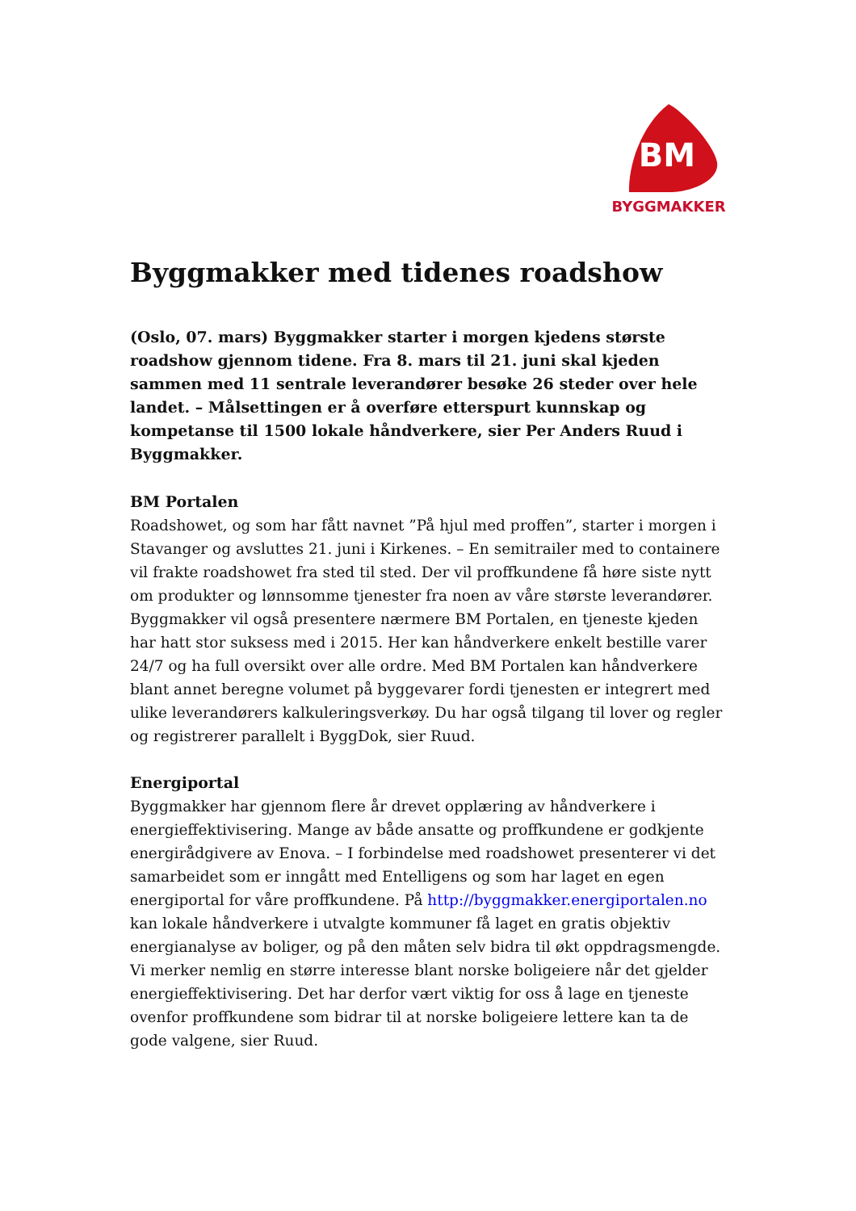BM
BYGGMAKKER
Byggmakker med tidenes roadshow
(Oslo, 07. mars) Byggmakker starter i morgen kjedens største roadshow gjennom tidene. Fra 8. mars til 21. juni skal kjeden sammen med 11 sentrale leverandører besøke 26 steder over hele landet. – Målsettingen er å overføre etterspurt kunnskap og kompetanse til 1500 lokale håndverkere, sier Per Anders Ruud i Byggmakker.
BM Portalen
Roadshowet, og som har fått navnet ”På hjul med proffen”, starter i morgen i Stavanger og avsluttes 21. juni i Kirkenes. – En semitrailer med to containere vil frakte roadshowet fra sted til sted. Der vil proffkundene få høre siste nytt om produkter og lønnsomme tjenester fra noen av våre største leverandører. Byggmakker vil også presentere nærmere BM Portalen, en tjeneste kjeden har hatt stor suksess med i 2015. Her kan håndverkere enkelt bestille varer 24/7 og ha full oversikt over alle ordre. Med BM Portalen kan håndverkere blant annet beregne volumet på byggevarer fordi tjenesten er integrert med ulike leverandørers kalkuleringsverkøy. Du har også tilgang til lover og regler og registrerer parallelt i ByggDok, sier Ruud.
Energiportal
Byggmakker har gjennom flere år drevet opplæring av håndverkere i energieffektivisering. Mange av både ansatte og proffkundene er godkjente energirådgivere av Enova. – I forbindelse med roadshowet presenterer vi det samarbeidet som er inngått med Entelligens og som har laget en egen energiportal for våre proffkundene. På http://byggmakker.energiportalen.no kan lokale håndverkere i utvalgte kommuner få laget en gratis objektiv energianalyse av boliger, og på den måten selv bidra til økt oppdragsmengde. Vi merker nemlig en større interesse blant norske boligeiere når det gjelder energieffektivisering. Det har derfor vært viktig for oss å lage en tjeneste ovenfor proffkundene som bidrar til at norske boligeiere lettere kan ta de gode valgene, sier Ruud.